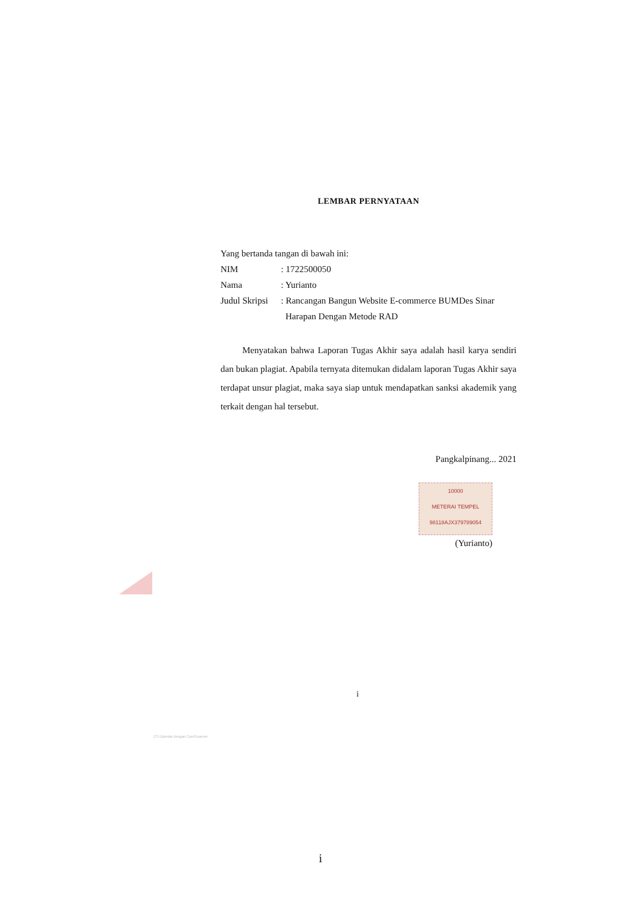LEMBAR PERNYATAAN
Yang bertanda tangan di bawah ini:
NIM: 1722500050
Nama: Yurianto
Judul Skripsi: Rancangan Bangun Website E-commerce BUMDes Sinar
Harapan Dengan Metode RAD
Menyatakan bahwa Laporan Tugas Akhir saya adalah hasil karya sendiri dan bukan plagiat. Apabila ternyata ditemukan didalam laporan Tugas Akhir saya terdapat unsur plagiat, maka saya siap untuk mendapatkan sanksi akademik yang terkait dengan hal tersebut.
Pangkalpinang... 2021
10000
METERAI TEMPEL
98118AJX379789054
(Yurianto)
i
CS Dipindai dengan CamScanner
i